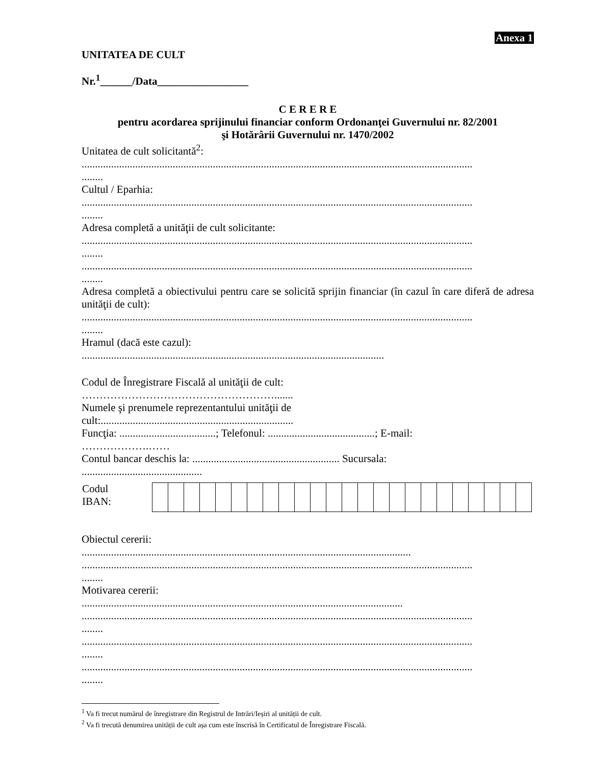Anexa 1
UNITATEA DE CULT
Nr.<sup>1</sup>______/Data_________________
C E R E R E
pentru acordarea sprijinului financiar conform Ordonanţei Guvernului nr. 82/2001
şi Hotărârii Guvernului nr. 1470/2002
Unitatea de cult solicitantă<sup>2</sup>:
..................................................................................................................................................
........
Cultul / Eparhia:
..................................................................................................................................................
........
Adresa completă a unităţii de cult solicitante:
..................................................................................................................................................
........
..................................................................................................................................................
........
Adresa completă a obiectivului pentru care se solicită sprijin financiar (în cazul în care diferă de adresa unităţii de cult):
..................................................................................................................................................
........
Hramul (dacă este cazul):
.................................................................................................................
Codul de Înregistrare Fiscală al unităţii de cult:
……………………………………………….......
Numele şi prenumele reprezentantului unităţii de
cult:........................................................................
Funcţia: ....................................; Telefonul: ........................................; E-mail:
……………….……
Contul bancar deschis la: ....................................................... Sucursala:
.............................................
| Codul IBAN: | |
Obiectul cererii:
...........................................................................................................................
..................................................................................................................................................
........
Motivarea cererii:
........................................................................................................................
..................................................................................................................................................
........
..................................................................................................................................................
........
..................................................................................................................................................
........
<sup>1</sup> Va fi trecut numărul de înregistrare din Registrul de Intrări/Ieșiri al unității de cult.
<sup>2</sup> Va fi trecută denumirea unității de cult așa cum este înscrisă în Certificatul de Înregistrare Fiscală.